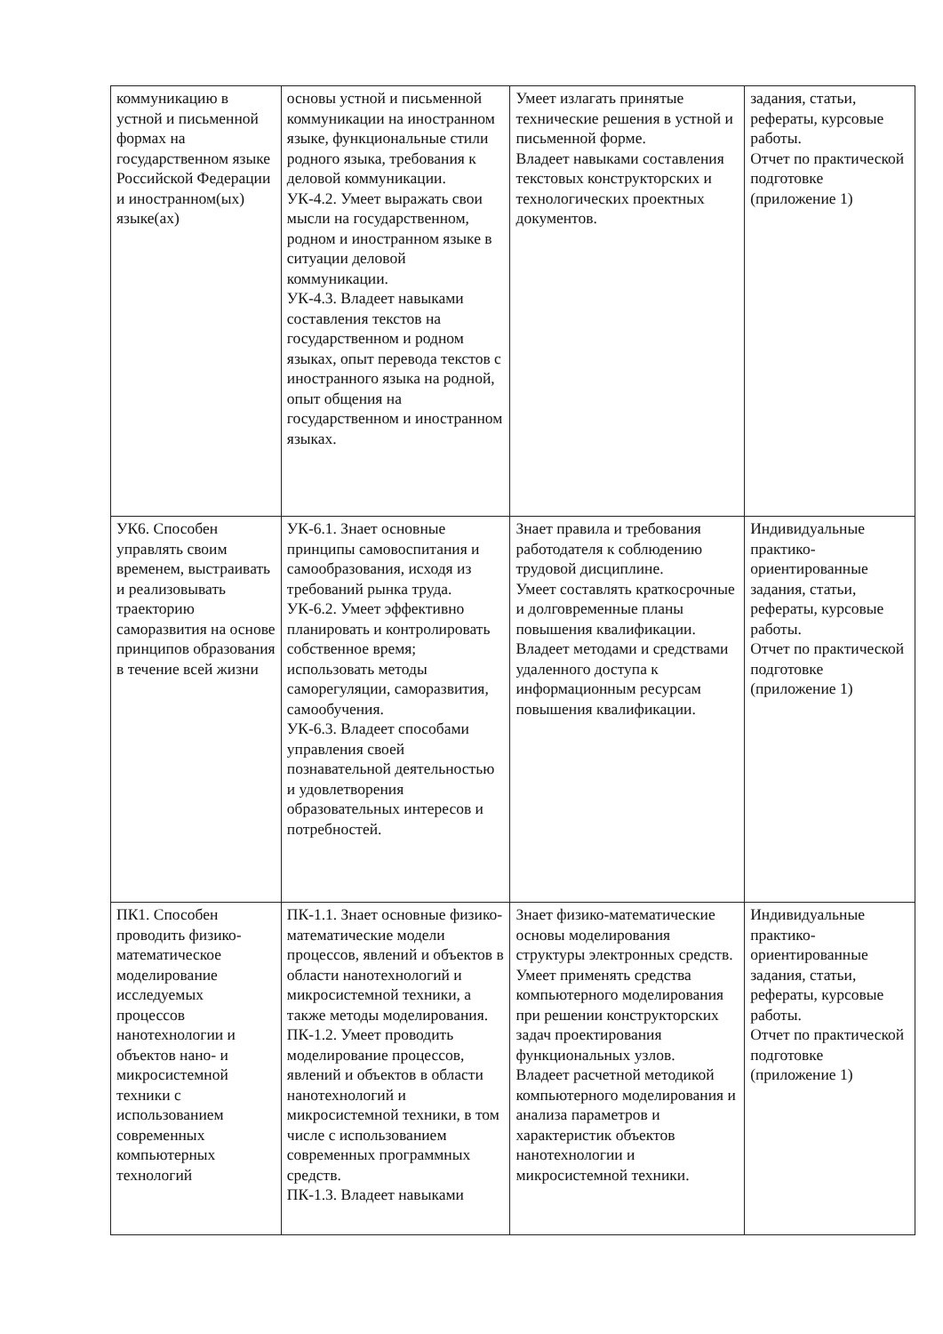| коммуникацию в устной и письменной формах на государственном языке Российской Федерации и иностранном(ых) языке(ах) | основы устной и письменной коммуникации на иностранном языке, функциональные стили родного языка, требования к деловой коммуникации. УК-4.2. Умеет выражать свои мысли на государственном, родном и иностранном языке в ситуации деловой коммуникации. УК-4.3. Владеет навыками составления текстов на государственном и родном языках, опыт перевода текстов с иностранного языка на родной, опыт общения на государственном и иностранном языках. | Умеет излагать принятые технические решения в устной и письменной форме. Владеет навыками составления текстовых конструкторских и технологических проектных документов. | задания, статьи, рефераты, курсовые работы. Отчет по практической подготовке (приложение 1) |
| УК6. Способен управлять своим временем, выстраивать и реализовывать траекторию саморазвития на основе принципов образования в течение всей жизни | УК-6.1. Знает основные принципы самовоспитания и самообразования, исходя из требований рынка труда. УК-6.2. Умеет эффективно планировать и контролировать собственное время; использовать методы саморегуляции, саморазвития, самообучения. УК-6.3. Владеет способами управления своей познавательной деятельностью и удовлетворения образовательных интересов и потребностей. | Знает правила и требования работодателя к соблюдению трудовой дисциплине. Умеет составлять краткосрочные и долговременные планы повышения квалификации. Владеет методами и средствами удаленного доступа к информационным ресурсам повышения квалификации. | Индивидуальные практико-ориентированные задания, статьи, рефераты, курсовые работы. Отчет по практической подготовке (приложение 1) |
| ПК1. Способен проводить физико-математическое моделирование исследуемых процессов нанотехнологии и объектов нано- и микросистемной техники с использованием современных компьютерных технологий | ПК-1.1. Знает основные физико-математические модели процессов, явлений и объектов в области нанотехнологий и микросистемной техники, а также методы моделирования. ПК-1.2. Умеет проводить моделирование процессов, явлений и объектов в области нанотехнологий и микросистемной техники, в том числе с использованием современных программных средств. ПК-1.3. Владеет навыками | Знает физико-математические основы моделирования структуры электронных средств. Умеет применять средства компьютерного моделирования при решении конструкторских задач проектирования функциональных узлов. Владеет расчетной методикой компьютерного моделирования и анализа параметров и характеристик объектов нанотехнологии и микросистемной техники. | Индивидуальные практико-ориентированные задания, статьи, рефераты, курсовые работы. Отчет по практической подготовке (приложение 1) |